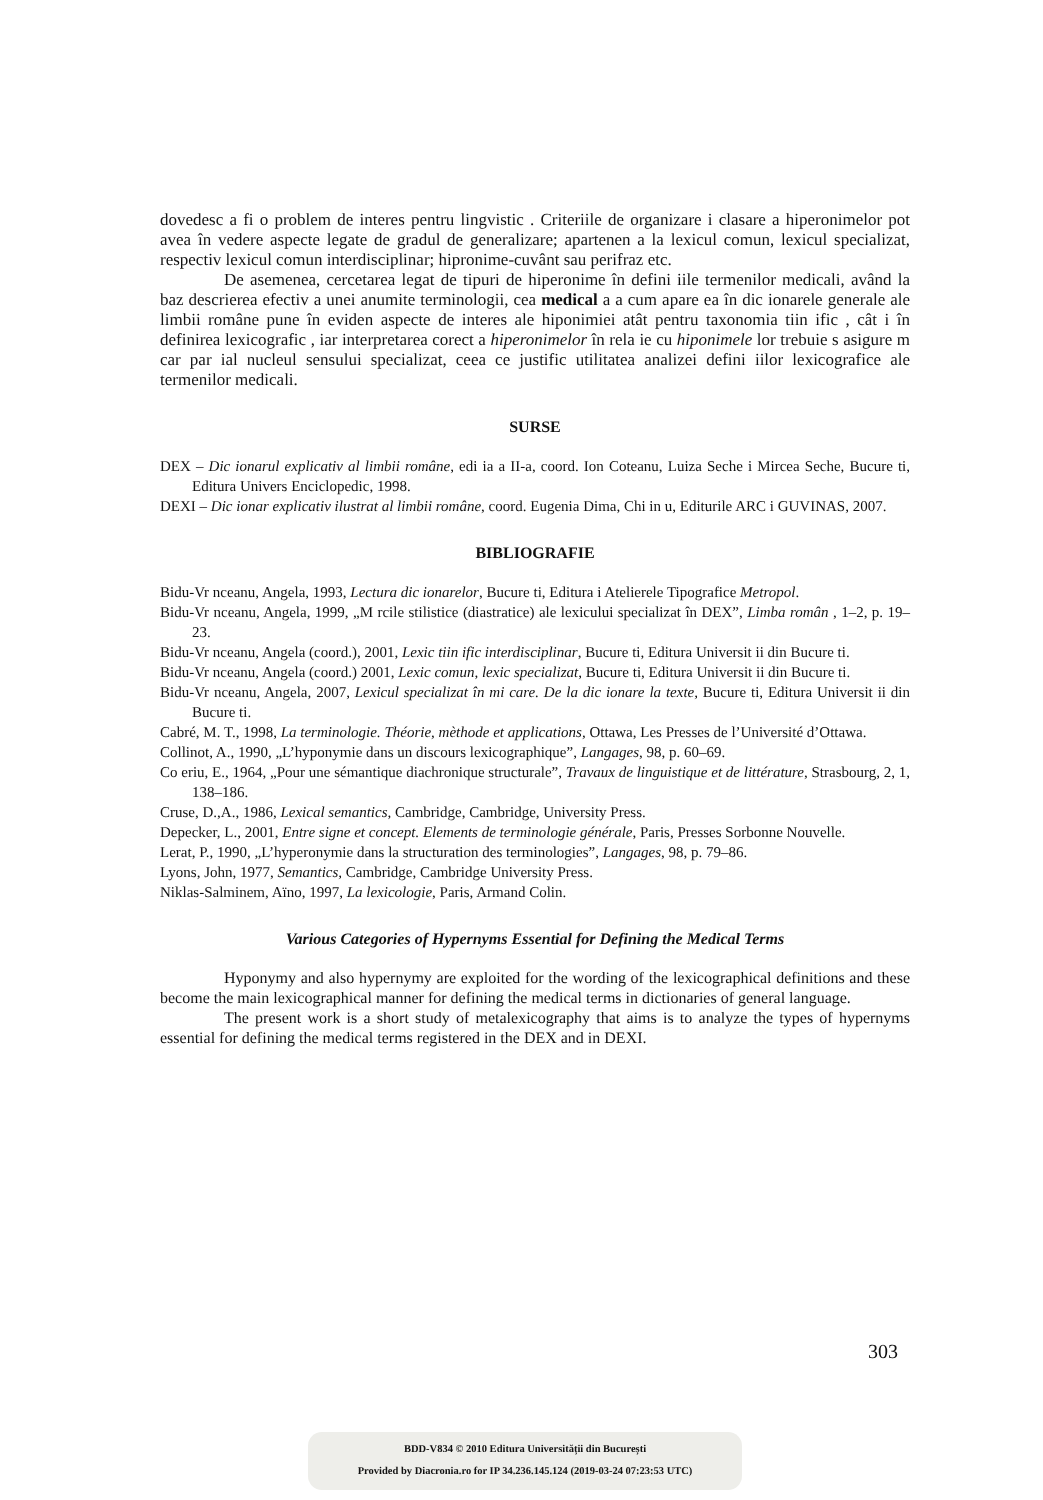dovedesc a fi o problem de interes pentru lingvistic . Criteriile de organizare i clasare a hiperonimelor pot avea în vedere aspecte legate de gradul de generalizare; apartenen a la lexicul comun, lexicul specializat, respectiv lexicul comun interdisciplinar; hipronime-cuvânt sau perifraz etc.
De asemenea, cercetarea legat de tipuri de hiperonime în defini iile termenilor medicali, având la baz descrierea efectiv a unei anumite terminologii, cea medical a a cum apare ea în dic ionarele generale ale limbii române pune în eviden aspecte de interes ale hiponimiei atât pentru taxonomia tiin ific , cât i în definirea lexicografic , iar interpretarea corect a hiperonimelor în rela ie cu hiponimele lor trebuie s asigure m car par ial nucleul sensului specializat, ceea ce justific utilitatea analizei defini iilor lexicografice ale termenilor medicali.
SURSE
DEX – Dic ionarul explicativ al limbii române, edi ia a II-a, coord. Ion Coteanu, Luiza Seche i Mircea Seche, Bucure ti, Editura Univers Enciclopedic, 1998.
DEXI – Dic ionar explicativ ilustrat al limbii române, coord. Eugenia Dima, Chi in u, Editurile ARC i GUVINAS, 2007.
BIBLIOGRAFIE
Bidu-Vr nceanu, Angela, 1993, Lectura dic ionarelor, Bucure ti, Editura i Atelierele Tipografice Metropol.
Bidu-Vr nceanu, Angela, 1999, „M rcile stilistice (diastratice) ale lexicului specializat în DEX”, Limba român , 1–2, p. 19–23.
Bidu-Vr nceanu, Angela (coord.), 2001, Lexic tiin ific interdisciplinar, Bucure ti, Editura Universit ii din Bucure ti.
Bidu-Vr nceanu, Angela (coord.) 2001, Lexic comun, lexic specializat, Bucure ti, Editura Universit ii din Bucure ti.
Bidu-Vr nceanu, Angela, 2007, Lexicul specializat în mi care. De la dic ionare la texte, Bucure ti, Editura Universit ii din Bucure ti.
Cabré, M. T., 1998, La terminologie. Théorie, mèthode et applications, Ottawa, Les Presses de l’Université d’Ottawa.
Collinot, A., 1990, „L’hyponymie dans un discours lexicographique”, Langages, 98, p. 60–69.
Co eriu, E., 1964, „Pour une sémantique diachronique structurale”, Travaux de linguistique et de littérature, Strasbourg, 2, 1, 138–186.
Cruse, D.,A., 1986, Lexical semantics, Cambridge, Cambridge, University Press.
Depecker, L., 2001, Entre signe et concept. Elements de terminologie générale, Paris, Presses Sorbonne Nouvelle.
Lerat, P., 1990, „L’hyperonymie dans la structuration des terminologies”, Langages, 98, p. 79–86.
Lyons, John, 1977, Semantics, Cambridge, Cambridge University Press.
Niklas-Salminem, Aïno, 1997, La lexicologie, Paris, Armand Colin.
Various Categories of Hypernyms Essential for Defining the Medical Terms
Hyponymy and also hypernymy are exploited for the wording of the lexicographical definitions and these become the main lexicographical manner for defining the medical terms in dictionaries of general language.
The present work is a short study of metalexicography that aims is to analyze the types of hypernyms essential for defining the medical terms registered in the DEX and in DEXI.
303
BDD-V834 © 2010 Editura Universității din București
Provided by Diacronia.ro for IP 34.236.145.124 (2019-03-24 07:23:53 UTC)